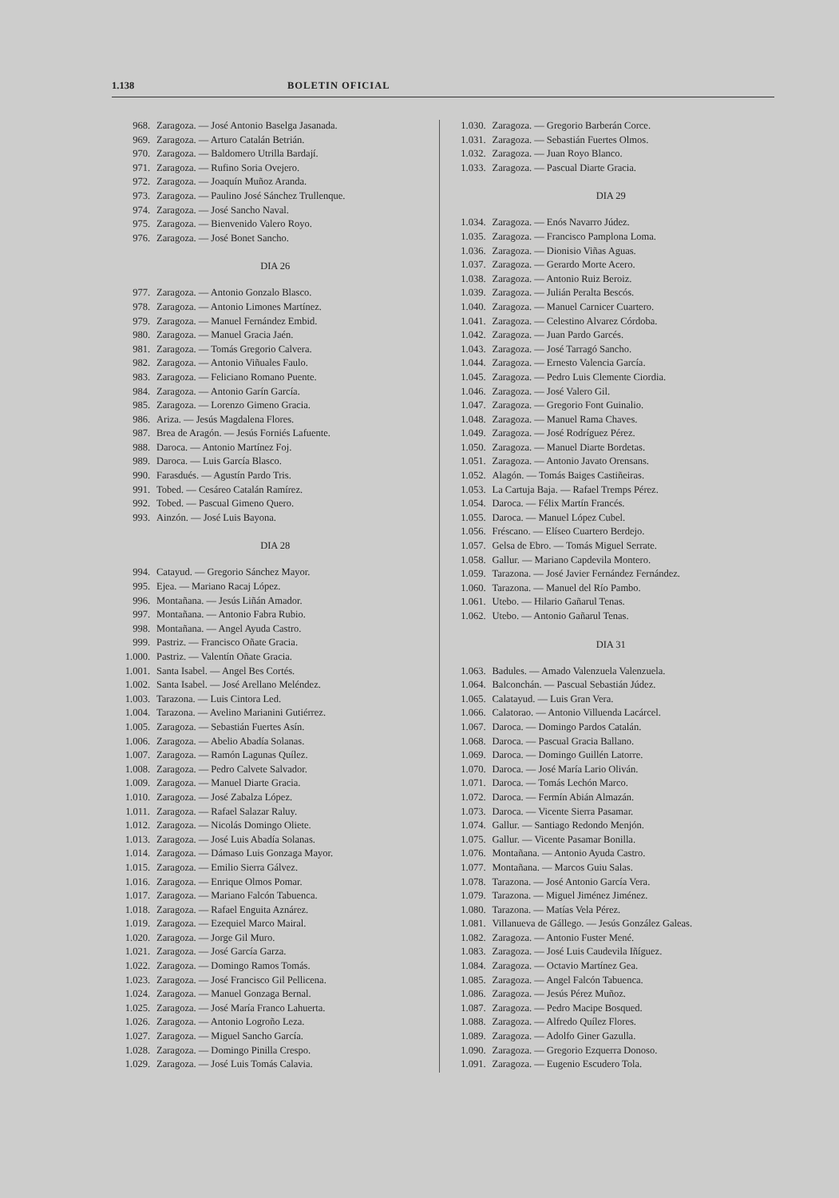1.138 BOLETIN OFICIAL
968. Zaragoza. — José Antonio Baselga Jasanada.
969. Zaragoza. — Arturo Catalán Betrián.
970. Zaragoza. — Baldomero Utrilla Bardají.
971. Zaragoza. — Rufino Soria Ovejero.
972. Zaragoza. — Joaquín Muñoz Aranda.
973. Zaragoza. — Paulino José Sánchez Trullenque.
974. Zaragoza. — José Sancho Naval.
975. Zaragoza. — Bienvenido Valero Royo.
976. Zaragoza. — José Bonet Sancho.
DIA 26
977. Zaragoza. — Antonio Gonzalo Blasco.
978. Zaragoza. — Antonio Limones Martínez.
979. Zaragoza. — Manuel Fernández Embid.
980. Zaragoza. — Manuel Gracia Jaén.
981. Zaragoza. — Tomás Gregorio Calvera.
982. Zaragoza. — Antonio Viñuales Faulo.
983. Zaragoza. — Feliciano Romano Puente.
984. Zaragoza. — Antonio Garín García.
985. Zaragoza. — Lorenzo Gimeno Gracia.
986. Ariza. — Jesús Magdalena Flores.
987. Brea de Aragón. — Jesús Forniés Lafuente.
988. Daroca. — Antonio Martínez Foj.
989. Daroca. — Luis García Blasco.
990. Farasdués. — Agustín Pardo Tris.
991. Tobed. — Cesáreo Catalán Ramírez.
992. Tobed. — Pascual Gimeno Quero.
993. Ainzón. — José Luis Bayona.
DIA 28
994. Catayud. — Gregorio Sánchez Mayor.
995. Ejea. — Mariano Racaj López.
996. Montañana. — Jesús Liñán Amador.
997. Montañana. — Antonio Fabra Rubio.
998. Montañana. — Angel Ayuda Castro.
999. Pastriz. — Francisco Oñate Gracia.
1.000. Pastriz. — Valentín Oñate Gracia.
1.001. Santa Isabel. — Angel Bes Cortés.
1.002. Santa Isabel. — José Arellano Meléndez.
1.003. Tarazona. — Luis Cintora Led.
1.004. Tarazona. — Avelino Marianini Gutiérrez.
1.005. Zaragoza. — Sebastián Fuertes Asín.
1.006. Zaragoza. — Abelio Abadía Solanas.
1.007. Zaragoza. — Ramón Lagunas Quílez.
1.008. Zaragoza. — Pedro Calvete Salvador.
1.009. Zaragoza. — Manuel Diarte Gracia.
1.010. Zaragoza. — José Zabalza López.
1.011. Zaragoza. — Rafael Salazar Raluy.
1.012. Zaragoza. — Nicolás Domingo Oliete.
1.013. Zaragoza. — José Luis Abadía Solanas.
1.014. Zaragoza. — Dámaso Luis Gonzaga Mayor.
1.015. Zaragoza. — Emilio Sierra Gálvez.
1.016. Zaragoza. — Enrique Olmos Pomar.
1.017. Zaragoza. — Mariano Falcón Tabuenca.
1.018. Zaragoza. — Rafael Enguita Aznárez.
1.019. Zaragoza. — Ezequiel Marco Mairal.
1.020. Zaragoza. — Jorge Gil Muro.
1.021. Zaragoza. — José García Garza.
1.022. Zaragoza. — Domingo Ramos Tomás.
1.023. Zaragoza. — José Francisco Gil Pellicena.
1.024. Zaragoza. — Manuel Gonzaga Bernal.
1.025. Zaragoza. — José María Franco Lahuerta.
1.026. Zaragoza. — Antonio Logroño Leza.
1.027. Zaragoza. — Miguel Sancho García.
1.028. Zaragoza. — Domingo Pinilla Crespo.
1.029. Zaragoza. — José Luis Tomás Calavia.
1.030. Zaragoza. — Gregorio Barberán Corce.
1.031. Zaragoza. — Sebastián Fuertes Olmos.
1.032. Zaragoza. — Juan Royo Blanco.
1.033. Zaragoza. — Pascual Diarte Gracia.
DIA 29
1.034. Zaragoza. — Enós Navarro Júdez.
1.035. Zaragoza. — Francisco Pamplona Loma.
1.036. Zaragoza. — Dionisio Viñas Aguas.
1.037. Zaragoza. — Gerardo Morte Acero.
1.038. Zaragoza. — Antonio Ruiz Beroiz.
1.039. Zaragoza. — Julián Peralta Bescós.
1.040. Zaragoza. — Manuel Carnicer Cuartero.
1.041. Zaragoza. — Celestino Alvarez Córdoba.
1.042. Zaragoza. — Juan Pardo Garcés.
1.043. Zaragoza. — José Tarragó Sancho.
1.044. Zaragoza. — Ernesto Valencia García.
1.045. Zaragoza. — Pedro Luis Clemente Ciordia.
1.046. Zaragoza. — José Valero Gil.
1.047. Zaragoza. — Gregorio Font Guinalio.
1.048. Zaragoza. — Manuel Rama Chaves.
1.049. Zaragoza. — José Rodríguez Pérez.
1.050. Zaragoza. — Manuel Diarte Bordetas.
1.051. Zaragoza. — Antonio Javato Orensans.
1.052. Alagón. — Tomás Baiges Castiñeiras.
1.053. La Cartuja Baja. — Rafael Tremps Pérez.
1.054. Daroca. — Félix Martín Francés.
1.055. Daroca. — Manuel López Cubel.
1.056. Fréscano. — Elíseo Cuartero Berdejo.
1.057. Gelsa de Ebro. — Tomás Miguel Serrate.
1.058. Gallur. — Mariano Capdevila Montero.
1.059. Tarazona. — José Javier Fernández Fernández.
1.060. Tarazona. — Manuel del Río Pambo.
1.061. Utebo. — Hilario Gañarul Tenas.
1.062. Utebo. — Antonio Gañarul Tenas.
DIA 31
1.063. Badules. — Amado Valenzuela Valenzuela.
1.064. Balconchán. — Pascual Sebastián Júdez.
1.065. Calatayud. — Luis Gran Vera.
1.066. Calatorao. — Antonio Villuenda Lacárcel.
1.067. Daroca. — Domingo Pardos Catalán.
1.068. Daroca. — Pascual Gracia Ballano.
1.069. Daroca. — Domingo Guillén Latorre.
1.070. Daroca. — José María Lario Oliván.
1.071. Daroca. — Tomás Lechón Marco.
1.072. Daroca. — Fermín Abián Almazán.
1.073. Daroca. — Vicente Sierra Pasamar.
1.074. Gallur. — Santiago Redondo Menjón.
1.075. Gallur. — Vicente Pasamar Bonilla.
1.076. Montañana. — Antonio Ayuda Castro.
1.077. Montañana. — Marcos Guiu Salas.
1.078. Tarazona. — José Antonio García Vera.
1.079. Tarazona. — Miguel Jiménez Jiménez.
1.080. Tarazona. — Matías Vela Pérez.
1.081. Villanueva de Gállego. — Jesús González Galeas.
1.082. Zaragoza. — Antonio Fuster Mené.
1.083. Zaragoza. — José Luis Caudevila Iñíguez.
1.084. Zaragoza. — Octavio Martínez Gea.
1.085. Zaragoza. — Angel Falcón Tabuenca.
1.086. Zaragoza. — Jesús Pérez Muñoz.
1.087. Zaragoza. — Pedro Macipe Bosqued.
1.088. Zaragoza. — Alfredo Quílez Flores.
1.089. Zaragoza. — Adolfo Giner Gazulla.
1.090. Zaragoza. — Gregorio Ezquerra Donoso.
1.091. Zaragoza. — Eugenio Escudero Tola.